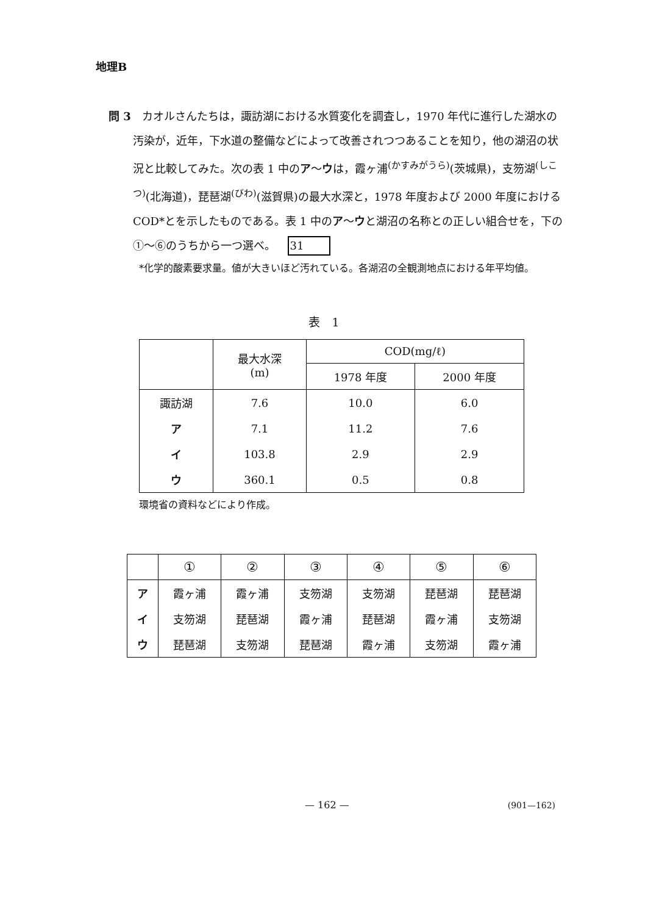地理B
問 3　カオルさんたちは，諏訪湖における水質変化を調査し，1970 年代に進行した湖水の汚染が，近年，下水道の整備などによって改善されつつあることを知り，他の湖沼の状況と比較してみた。次の表 1 中のア～ウは，霞ヶ浦<sup>(かすみがうら)</sup>(茨城県)，支笏湖<sup>(しこつ)</sup>(北海道)，琵琶湖<sup>(びわ)</sup>(滋賀県)の最大水深と，1978 年度および 2000 年度における COD*とを示したものである。表 1 中のア～ウと湖沼の名称との正しい組合せを，下の①～⑥のうちから一つ選べ。 31
*化学的酸素要求量。値が大きいほど汚れている。各湖沼の全観測地点における年平均値。
表　1
| | 最大水深 (m) | COD(mg/ℓ) | |
| --- | --- | --- | --- |
| | | 1978 年度 | 2000 年度 |
| 諏訪湖 | 7.6 | 10.0 | 6.0 |
| ア | 7.1 | 11.2 | 7.6 |
| イ | 103.8 | 2.9 | 2.9 |
| ウ | 360.1 | 0.5 | 0.8 |
環境省の資料などにより作成。
| | ① | ② | ③ | ④ | ⑤ | ⑥ |
| --- | --- | --- | --- | --- | --- | --- |
| ア | 霞ヶ浦 | 霞ヶ浦 | 支笏湖 | 支笏湖 | 琵琶湖 | 琵琶湖 |
| イ | 支笏湖 | 琵琶湖 | 霞ヶ浦 | 琵琶湖 | 霞ヶ浦 | 支笏湖 |
| ウ | 琵琶湖 | 支笏湖 | 琵琶湖 | 霞ヶ浦 | 支笏湖 | 霞ヶ浦 |
— 162 — (901—162)